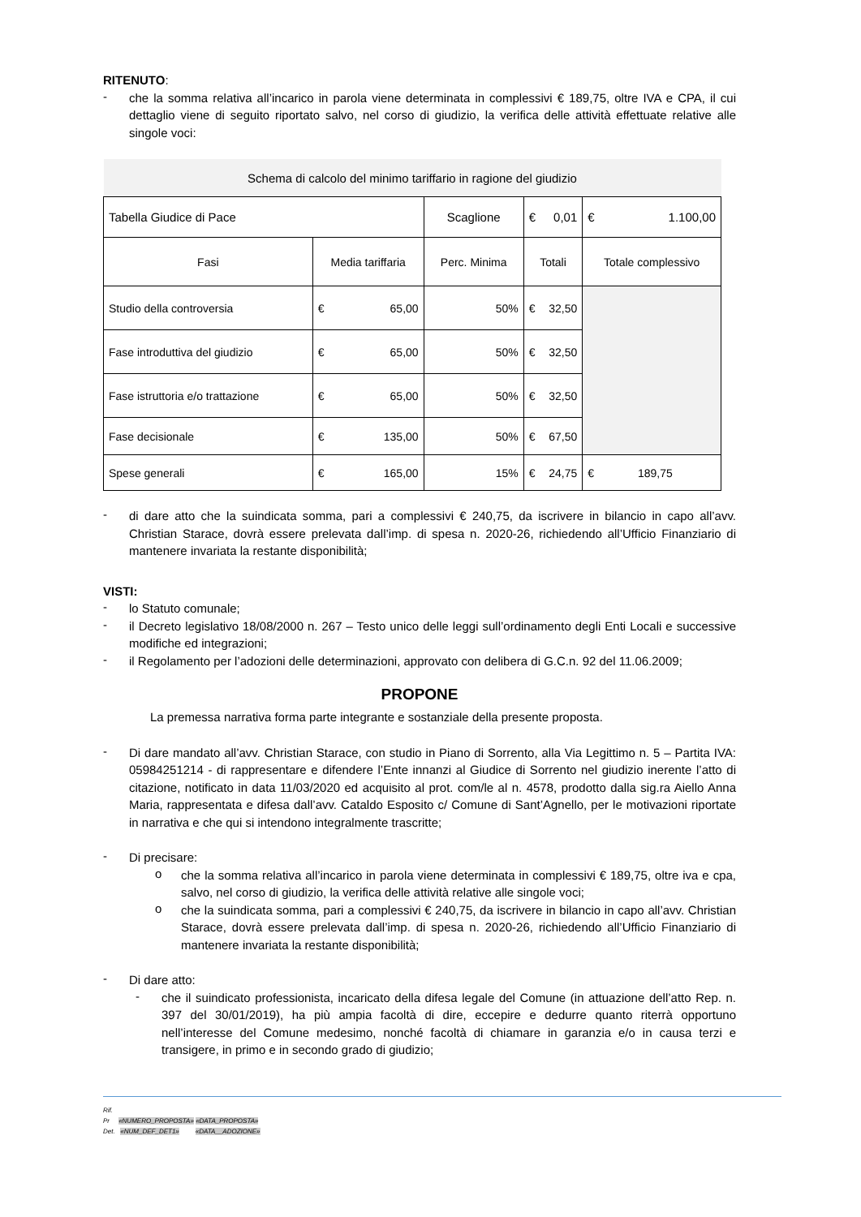RITENUTO:
- che la somma relativa all’incarico in parola viene determinata in complessivi € 189,75, oltre IVA e CPA, il cui dettaglio viene di seguito riportato salvo, nel corso di giudizio, la verifica delle attività effettuate relative alle singole voci:
| Schema di calcolo del minimo tariffario in ragione del giudizio | | | | |
| Tabella Giudice di Pace | | Scaglione | € 0,01 | € 1.100,00 |
| Fasi | Media tariffaria | Perc. Minima | Totali | Totale complessivo |
| Studio della controversia | € 65,00 | 50% | € 32,50 | |
| Fase introduttiva del giudizio | € 65,00 | 50% | € 32,50 | |
| Fase istruttoria e/o trattazione | € 65,00 | 50% | € 32,50 | |
| Fase decisionale | € 135,00 | 50% | € 67,50 | |
| Spese generali | € 165,00 | 15% | € 24,75 | € 189,75 |
- di dare atto che la suindicata somma, pari a complessivi € 240,75, da iscrivere in bilancio in capo all’avv. Christian Starace, dovrà essere prelevata dall’imp. di spesa n. 2020-26, richiedendo all’Ufficio Finanziario di mantenere invariata la restante disponibilità;
VISTI:
- lo Statuto comunale;
- il Decreto legislativo 18/08/2000 n. 267 – Testo unico delle leggi sull’ordinamento degli Enti Locali e successive modifiche ed integrazioni;
- il Regolamento per l’adozioni delle determinazioni, approvato con delibera di G.C.n. 92 del 11.06.2009;
PROPONE
La premessa narrativa forma parte integrante e sostanziale della presente proposta.
- Di dare mandato all’avv. Christian Starace, con studio in Piano di Sorrento, alla Via Legittimo n. 5 – Partita IVA: 05984251214 - di rappresentare e difendere l’Ente innanzi al Giudice di Sorrento nel giudizio inerente l’atto di citazione, notificato in data 11/03/2020 ed acquisito al prot. com/le al n. 4578, prodotto dalla sig.ra Aiello Anna Maria, rappresentata e difesa dall’avv. Cataldo Esposito c/ Comune di Sant’Agnello, per le motivazioni riportate in narrativa e che qui si intendono integralmente trascritte;
- Di precisare:
o che la somma relativa all’incarico in parola viene determinata in complessivi € 189,75, oltre iva e cpa, salvo, nel corso di giudizio, la verifica delle attività relative alle singole voci;
o che la suindicata somma, pari a complessivi € 240,75, da iscrivere in bilancio in capo all’avv. Christian Starace, dovrà essere prelevata dall’imp. di spesa n. 2020-26, richiedendo all’Ufficio Finanziario di mantenere invariata la restante disponibilità;
- Di dare atto:
- che il suindicato professionista, incaricato della difesa legale del Comune (in attuazione dell’atto Rep. n. 397 del 30/01/2019), ha più ampia facoltà di dire, eccepire e dedurre quanto riterrà opportuno nell’interesse del Comune medesimo, nonché facoltà di chiamare in garanzia e/o in causa terzi e transigere, in primo e in secondo grado di giudizio;
Rif.
Pr «NUMERO_PROPOSTA» «DATA_PROPOSTA»
Det. «NUM_DEF_DET1» «DATA__ADOZIONE»